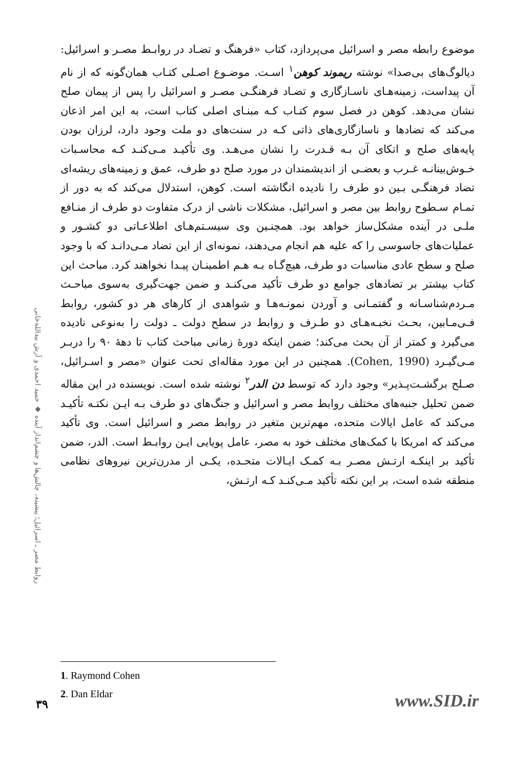روابط مصر ـ اسرائیل؛ پیشینه، چالش‌ها و چشم‌انداز آینده ◆ حمید احمدی و آرش بیدالله‌خانی
موضوع رابطه مصر و اسرائیل می‌پردازد، کتاب «فرهنگ و تضـاد در روابـط مصـر و اسرائیل: دیالوگ‌های بی‌صدا» نوشته ریموند کوهن<sup>۱</sup> اسـت. موضـوع اصـلی کتـاب همان‌گونه که از نام آن پیداست، زمینه‌هـای ناسـازگاری و تضـاد فرهنگـی مصـر و اسرائیل را پس از پیمان صلح نشان می‌دهد. کوهن در فصل سوم کتـاب کـه مبنـای اصلی کتاب است، به این امر اذعان می‌کند که تضادها و ناسازگاری‌های ذاتی کـه در سنت‌های دو ملت وجود دارد، لرزان بودن پایه‌های صلح و اتکای آن بـه قـدرت را نشان می‌هـد. وی تأکیـد مـی‌کنـد کـه محاسـبات خـوش‌بینانـه غـرب و بعضـی از اندیشمندان در مورد صلح دو طرف، عمق و زمینه‌های ریشه‌ای تضاد فرهنگـی بـین دو طرف را نادیده انگاشته است. کوهن، استدلال می‌کند که به دور از تمـام سـطوح روابط بین مصر و اسرائیل، مشکلات ناشی از درک متفاوت دو طرف از منـافع ملـی در آینده مشکل‌ساز خواهد بود. همچنـین وی سیسـتم‌هـای اطلاعـاتی دو کشـور و عملیات‌های جاسوسی را که علیه هم انجام می‌دهند، نمونه‌ای از این تضاد مـی‌دانـد که با وجود صلح و سطح عادی مناسبات دو طرف، هیچ‌گـاه بـه هـم اطمینـان پیـدا نخواهند کرد. مباحث این کتاب بیشتر بر تضادهای جوامع دو طرف تأکید می‌کنـد و ضمن جهت‌گیری به‌سوی مباحـث مـردم‌شناسـانه و گفتمـانی و آوردن نمونـه‌هـا و شواهدی از کارهای هر دو کشور، روابط فـی‌مـابین، بحـث نخبـه‌هـای دو طـرف و روابط در سطح دولت ـ دولت را به‌نوعی نادیده می‌گیرد و کمتر از آن بحث می‌کند؛ ضمن اینکه دورهٔ زمانی مباحث کتاب تا دههٔ ۹۰ را دربـر مـی‌گیـرد (Cohen, 1990). همچنین در این مورد مقاله‌ای تحت عنوان «مصر و اسـرائیل، صـلح برگشـت‌پـذیر» وجود دارد که توسط دن الدر<sup>۲</sup> نوشته شده است. نویسنده در این مقاله ضمن تحلیل جنبه‌های مختلف روابط مصر و اسرائیل و جنگ‌های دو طرف بـه ایـن نکتـه تأکیـد می‌کند که عامل ایالات متحده، مهم‌ترین متغیر در روابط مصر و اسرائیل است. وی تأکید می‌کند که امریکا با کمک‌های مختلف خود به مصر، عامل پویایی ایـن روابـط است. الدر، ضمن تأکید بر اینکـه ارتـش مصـر بـه کمـک ایـالات متحـده، یکـی از مدرن‌ترین نیروهای نظامی منطقه شده است، بر این نکته تأکید مـی‌کنـد کـه ارتـش،
1. Raymond Cohen
2. Dan Eldar
۳۹ www.SID.ir